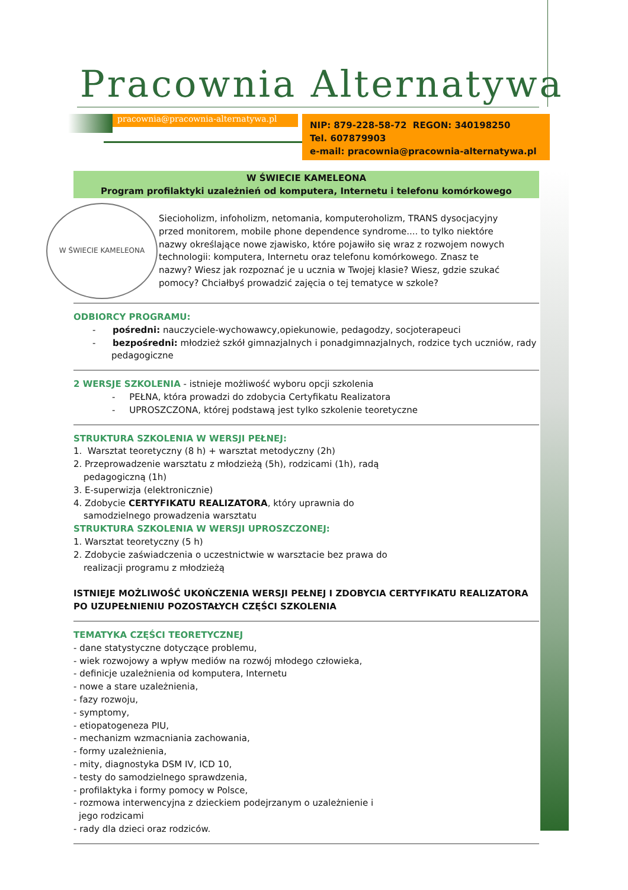Pracownia Alternatywa
pracownia@pracownia-alternatywa.pl
NIP: 879-228-58-72 REGON: 340198250
Tel. 607879903
e-mail: pracownia@pracownia-alternatywa.pl
W ŚWIECIE KAMELEONA
Program profilaktyki uzależnień od komputera, Internetu i telefonu komórkowego
W ŚWIECIE KAMELEONA
Siecioholizm, infoholizm, netomania, komputeroholizm, TRANS dysocjacyjny przed monitorem, mobile phone dependence syndrome.... to tylko niektóre nazwy określające nowe zjawisko, które pojawiło się wraz z rozwojem nowych technologii: komputera, Internetu oraz telefonu komórkowego. Znasz te nazwy? Wiesz jak rozpoznać je u ucznia w Twojej klasie? Wiesz, gdzie szukać pomocy? Chciałbyś prowadzić zajęcia o tej tematyce w szkole?
ODBIORCY PROGRAMU:
- pośredni: nauczyciele-wychowawcy,opiekunowie, pedagodzy, socjoterapeuci
- bezpośredni: młodzież szkół gimnazjalnych i ponadgimnazjalnych, rodzice tych uczniów, rady pedagogiczne
2 WERSJE SZKOLENIA - istnieje możliwość wyboru opcji szkolenia
- PEŁNA, która prowadzi do zdobycia Certyfikatu Realizatora
- UPROSZCZONA, której podstawą jest tylko szkolenie teoretyczne
STRUKTURA SZKOLENIA W WERSJI PEŁNEJ:
1. Warsztat teoretyczny (8 h) + warsztat metodyczny (2h)
2. Przeprowadzenie warsztatu z młodzieżą (5h), rodzicami (1h), radą pedagogiczną (1h)
3. E-superwizja (elektronicznie)
4. Zdobycie CERTYFIKATU REALIZATORA, który uprawnia do samodzielnego prowadzenia warsztatu
STRUKTURA SZKOLENIA W WERSJI UPROSZCZONEJ:
1. Warsztat teoretyczny (5 h)
2. Zdobycie zaświadczenia o uczestnictwie w warsztacie bez prawa do realizacji programu z młodzieżą
ISTNIEJE MOŻLIWOŚĆ UKOŃCZENIA WERSJI PEŁNEJ I ZDOBYCIA CERTYFIKATU REALIZATORA PO UZUPEŁNIENIU POZOSTAŁYCH CZĘŚCI SZKOLENIA
TEMATYKA CZĘŚCI TEORETYCZNEJ
- dane statystyczne dotyczące problemu,
- wiek rozwojowy a wpływ mediów na rozwój młodego człowieka,
- definicje uzależnienia od komputera, Internetu
- nowe a stare uzależnienia,
- fazy rozwoju,
- symptomy,
- etiopatogeneza PIU,
- mechanizm wzmacniania zachowania,
- formy uzależnienia,
- mity, diagnostyka DSM IV, ICD 10,
- testy do samodzielnego sprawdzenia,
- profilaktyka i formy pomocy w Polsce,
- rozmowa interwencyjna z dzieckiem podejrzanym o uzależnienie i jego rodzicami
- rady dla dzieci oraz rodziców.